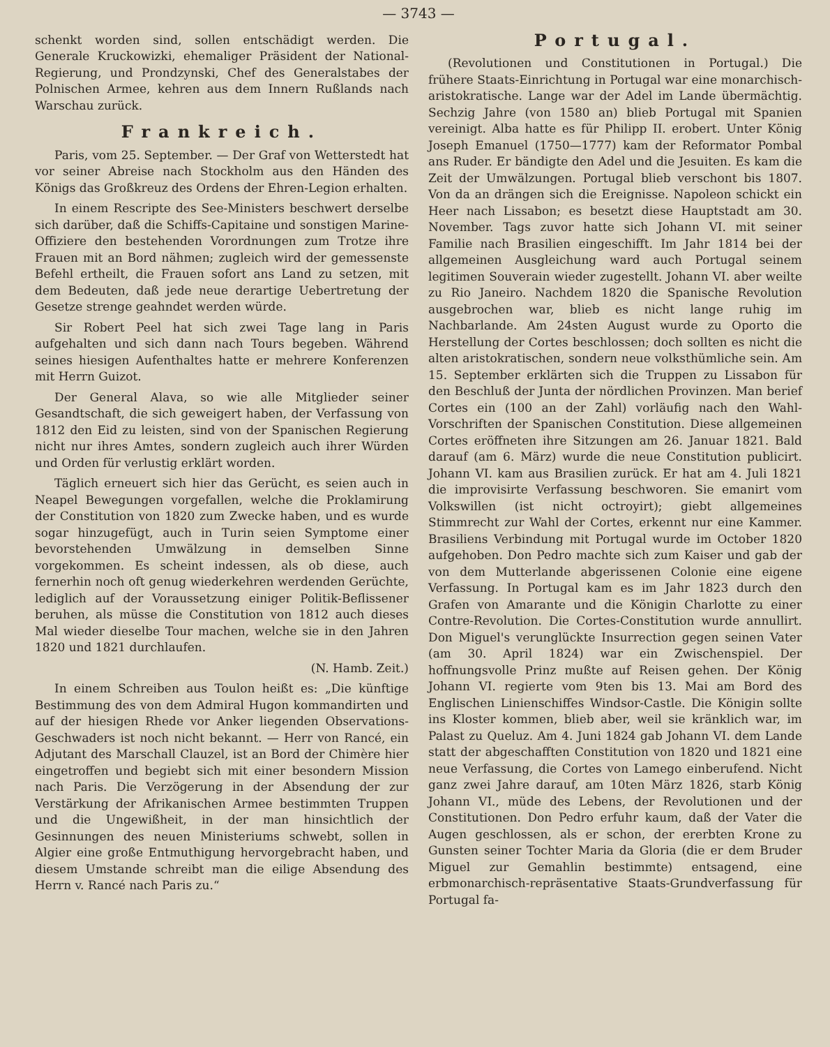— 3743 —
schenkt worden sind, sollen entschädigt werden. Die Generale Kruckowizki, ehemaliger Präsident der National-Regierung, und Prondzynski, Chef des Generalstabes der Polnischen Armee, kehren aus dem Innern Rußlands nach Warschau zurück.
Frankreich.
Paris, vom 25. September. — Der Graf von Wetterstedt hat vor seiner Abreise nach Stockholm aus den Händen des Königs das Großkreuz des Ordens der Ehren-Legion erhalten.
In einem Rescripte des See-Ministers beschwert derselbe sich darüber, daß die Schiffs-Capitaine und sonstigen Marine-Offiziere den bestehenden Vorordnungen zum Trotze ihre Frauen mit an Bord nähmen; zugleich wird der gemessenste Befehl ertheilt, die Frauen sofort ans Land zu setzen, mit dem Bedeuten, daß jede neue derartige Uebertretung der Gesetze strenge geahndet werden würde.
Sir Robert Peel hat sich zwei Tage lang in Paris aufgehalten und sich dann nach Tours begeben. Während seines hiesigen Aufenthaltes hatte er mehrere Konferenzen mit Herrn Guizot.
Der General Alava, so wie alle Mitglieder seiner Gesandtschaft, die sich geweigert haben, der Verfassung von 1812 den Eid zu leisten, sind von der Spanischen Regierung nicht nur ihres Amtes, sondern zugleich auch ihrer Würden und Orden für verlustig erklärt worden.
Täglich erneuert sich hier das Gerücht, es seien auch in Neapel Bewegungen vorgefallen, welche die Proklamirung der Constitution von 1820 zum Zwecke haben, und es wurde sogar hinzugefügt, auch in Turin seien Symptome einer bevorstehenden Umwälzung in demselben Sinne vorgekommen. Es scheint indessen, als ob diese, auch fernerhin noch oft genug wiederkehren werdenden Gerüchte, lediglich auf der Voraussetzung einiger Politik-Beflissener beruhen, als müsse die Constitution von 1812 auch dieses Mal wieder dieselbe Tour machen, welche sie in den Jahren 1820 und 1821 durchlaufen.
(N. Hamb. Zeit.)
In einem Schreiben aus Toulon heißt es: „Die künftige Bestimmung des von dem Admiral Hugon kommandirten und auf der hiesigen Rhede vor Anker liegenden Observations-Geschwaders ist noch nicht bekannt. — Herr von Rancé, ein Adjutant des Marschall Clauzel, ist an Bord der Chimère hier eingetroffen und begiebt sich mit einer besondern Mission nach Paris. Die Verzögerung in der Absendung der zur Verstärkung der Afrikanischen Armee bestimmten Truppen und die Ungewißheit, in der man hinsichtlich der Gesinnungen des neuen Ministeriums schwebt, sollen in Algier eine große Entmuthigung hervorgebracht haben, und diesem Umstande schreibt man die eilige Absendung des Herrn v. Rancé nach Paris zu.“
Portugal.
(Revolutionen und Constitutionen in Portugal.) Die frühere Staats-Einrichtung in Portugal war eine monarchisch-aristokratische. Lange war der Adel im Lande übermächtig. Sechzig Jahre (von 1580 an) blieb Portugal mit Spanien vereinigt. Alba hatte es für Philipp II. erobert. Unter König Joseph Emanuel (1750—1777) kam der Reformator Pombal ans Ruder. Er bändigte den Adel und die Jesuiten. Es kam die Zeit der Umwälzungen. Portugal blieb verschont bis 1807. Von da an drängen sich die Ereignisse. Napoleon schickt ein Heer nach Lissabon; es besetzt diese Hauptstadt am 30. November. Tags zuvor hatte sich Johann VI. mit seiner Familie nach Brasilien eingeschifft. Im Jahr 1814 bei der allgemeinen Ausgleichung ward auch Portugal seinem legitimen Souverain wieder zugestellt. Johann VI. aber weilte zu Rio Janeiro. Nachdem 1820 die Spanische Revolution ausgebrochen war, blieb es nicht lange ruhig im Nachbarlande. Am 24sten August wurde zu Oporto die Herstellung der Cortes beschlossen; doch sollten es nicht die alten aristokratischen, sondern neue volksthümliche sein. Am 15. September erklärten sich die Truppen zu Lissabon für den Beschluß der Junta der nördlichen Provinzen. Man berief Cortes ein (100 an der Zahl) vorläufig nach den Wahl-Vorschriften der Spanischen Constitution. Diese allgemeinen Cortes eröffneten ihre Sitzungen am 26. Januar 1821. Bald darauf (am 6. März) wurde die neue Constitution publicirt. Johann VI. kam aus Brasilien zurück. Er hat am 4. Juli 1821 die improvisirte Verfassung beschworen. Sie emanirt vom Volkswillen (ist nicht octroyirt); giebt allgemeines Stimmrecht zur Wahl der Cortes, erkennt nur eine Kammer. Brasiliens Verbindung mit Portugal wurde im October 1820 aufgehoben. Don Pedro machte sich zum Kaiser und gab der von dem Mutterlande abgerissenen Colonie eine eigene Verfassung. In Portugal kam es im Jahr 1823 durch den Grafen von Amarante und die Königin Charlotte zu einer Contre-Revolution. Die Cortes-Constitution wurde annullirt. Don Miguel's verunglückte Insurrection gegen seinen Vater (am 30. April 1824) war ein Zwischenspiel. Der hoffnungsvolle Prinz mußte auf Reisen gehen. Der König Johann VI. regierte vom 9ten bis 13. Mai am Bord des Englischen Linienschiffes Windsor-Castle. Die Königin sollte ins Kloster kommen, blieb aber, weil sie kränklich war, im Palast zu Queluz. Am 4. Juni 1824 gab Johann VI. dem Lande statt der abgeschafften Constitution von 1820 und 1821 eine neue Verfassung, die Cortes von Lamego einberufend. Nicht ganz zwei Jahre darauf, am 10ten März 1826, starb König Johann VI., müde des Lebens, der Revolutionen und der Constitutionen. Don Pedro erfuhr kaum, daß der Vater die Augen geschlossen, als er schon, der ererbten Krone zu Gunsten seiner Tochter Maria da Gloria (die er dem Bruder Miguel zur Gemahlin bestimmte) entsagend, eine erbmonarchisch-repräsentative Staats-Grundverfassung für Portugal fa-